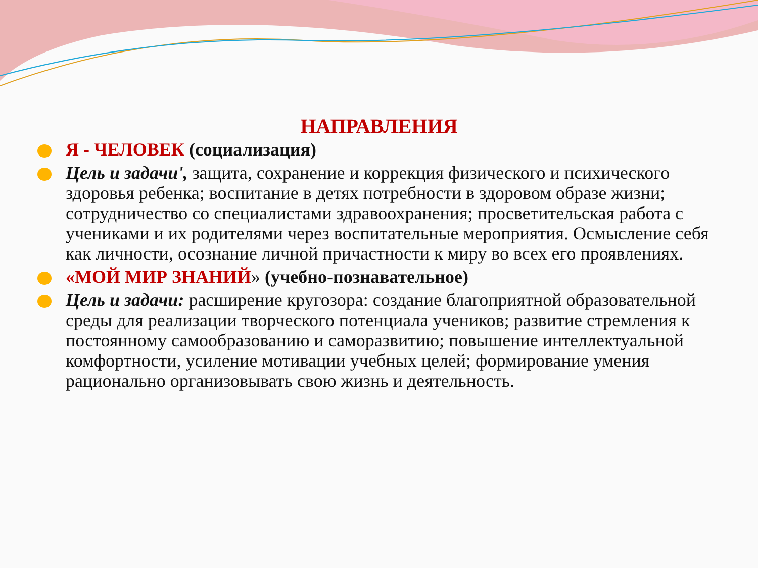НАПРАВЛЕНИЯ
Я - ЧЕЛОВЕК (социализация)
Цель и задачи', защита, сохранение и коррекция физического и психического здоровья ребенка; воспитание в детях потребности в здоровом образе жизни; сотрудничество со специалистами здравоохранения; просветительская работа с учениками и их родителями через воспитательные мероприятия. Осмысление себя как личности, осознание личной причастности к миру во всех его проявлениях.
«МОЙ МИР ЗНАНИЙ» (учебно-познавательное)
Цель и задачи: расширение кругозора: создание благоприятной образовательной среды для реализации творческого потенциала учеников; развитие стремления к постоянному самообразованию и саморазвитию; повышение интеллектуальной комфортности, усиление мотивации учебных целей; формирование умения рационально организовывать свою жизнь и деятельность.